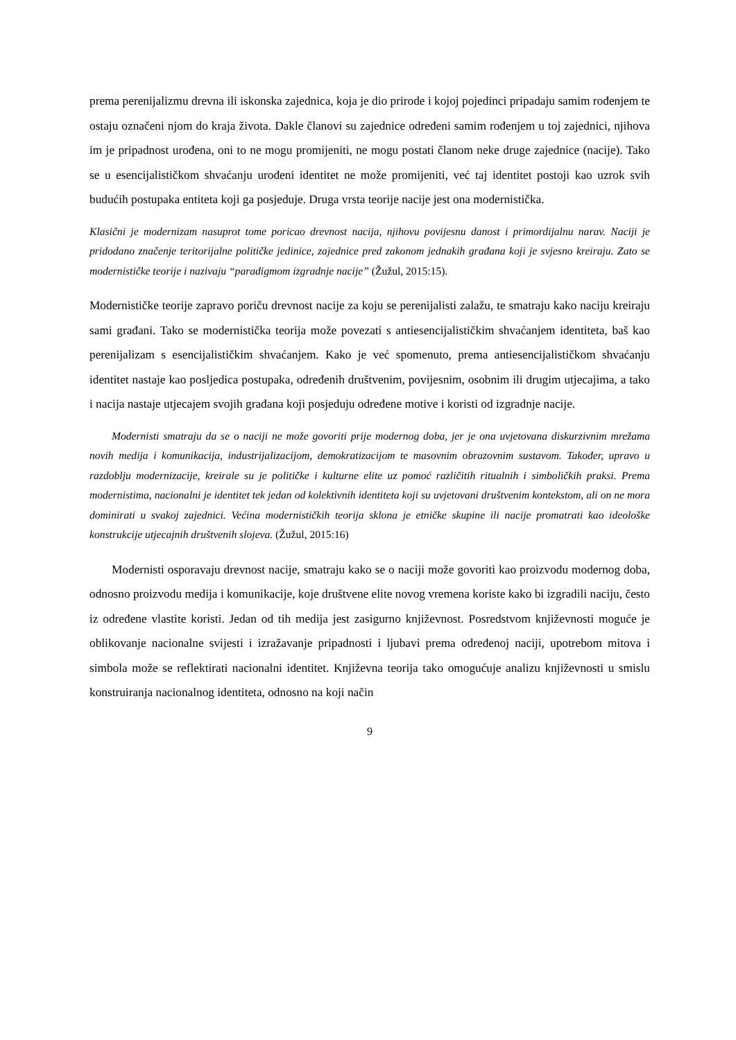prema perenijalizmu drevna ili iskonska zajednica, koja je dio prirode i kojoj pojedinci pripadaju samim rođenjem te ostaju označeni njom do kraja života. Dakle članovi su zajednice određeni samim rođenjem u toj zajednici, njihova im je pripadnost urođena, oni to ne mogu promijeniti, ne mogu postati članom neke druge zajednice (nacije). Tako se u esencijalističkom shvaćanju urođeni identitet ne može promijeniti, već taj identitet postoji kao uzrok svih budućih postupaka entiteta koji ga posjeduje. Druga vrsta teorije nacije jest ona modernistička.
Klasični je modernizam nasuprot tome poricao drevnost nacija, njihovu povijesnu danost i primordijalnu narav. Naciji je pridodano značenje teritorijalne političke jedinice, zajednice pred zakonom jednakih građana koji je svjesno kreiraju. Zato se modernističke teorije i nazivaju “paradigmom izgradnje nacije” (Žužul, 2015:15).
Modernističke teorije zapravo poriču drevnost nacije za koju se perenijalisti zalažu, te smatraju kako naciju kreiraju sami građani. Tako se modernistička teorija može povezati s antiesencijalističkim shvaćanjem identiteta, baš kao perenijalizam s esencijalističkim shvaćanjem. Kako je već spomenuto, prema antiesencijalističkom shvaćanju identitet nastaje kao posljedica postupaka, određenih društvenim, povijesnim, osobnim ili drugim utjecajima, a tako i nacija nastaje utjecajem svojih građana koji posjeduju određene motive i koristi od izgradnje nacije.
Modernisti smatraju da se o naciji ne može govoriti prije modernog doba, jer je ona uvjetovana diskurzivnim mrežama novih medija i komunikacija, industrijalizacijom, demokratizacijom te masovnim obrazovnim sustavom. Također, upravo u razdoblju modernizacije, kreirale su je političke i kulturne elite uz pomoć različitih ritualnih i simboličkih praksi. Prema modernistima, nacionalni je identitet tek jedan od kolektivnih identiteta koji su uvjetovani društvenim kontekstom, ali on ne mora dominirati u svakoj zajednici. Većina modernističkih teorija sklona je etničke skupine ili nacije promatrati kao ideološke konstrukcije utjecajnih društvenih slojeva. (Žužul, 2015:16)
Modernisti osporavaju drevnost nacije, smatraju kako se o naciji može govoriti kao proizvodu modernog doba, odnosno proizvodu medija i komunikacije, koje društvene elite novog vremena koriste kako bi izgradili naciju, često iz određene vlastite koristi. Jedan od tih medija jest zasigurno književnost. Posredstvom književnosti moguće je oblikovanje nacionalne svijesti i izražavanje pripadnosti i ljubavi prema određenoj naciji, upotrebom mitova i simbola može se reflektirati nacionalni identitet. Književna teorija tako omogućuje analizu književnosti u smislu konstruiranja nacionalnog identiteta, odnosno na koji način
9